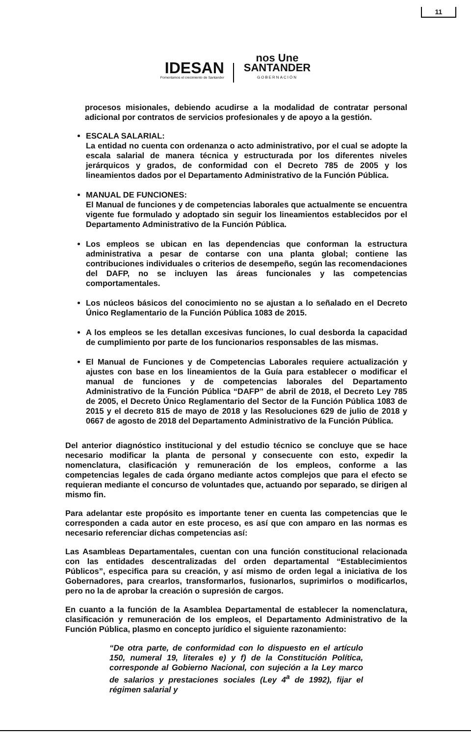11
IDESAN
Fomentamos el crecimiento de Santander
nos Une
SANTANDER
GOBERNACIÓN
procesos misionales, debiendo acudirse a la modalidad de contratar personal adicional por contratos de servicios profesionales y de apoyo a la gestión.
ESCALA SALARIAL:
La entidad no cuenta con ordenanza o acto administrativo, por el cual se adopte la escala salarial de manera técnica y estructurada por los diferentes niveles jerárquicos y grados, de conformidad con el Decreto 785 de 2005 y los lineamientos dados por el Departamento Administrativo de la Función Pública.
MANUAL DE FUNCIONES:
El Manual de funciones y de competencias laborales que actualmente se encuentra vigente fue formulado y adoptado sin seguir los lineamientos establecidos por el Departamento Administrativo de la Función Pública.
Los empleos se ubican en las dependencias que conforman la estructura administrativa a pesar de contarse con una planta global; contiene las contribuciones individuales o criterios de desempeño, según las recomendaciones del DAFP, no se incluyen las áreas funcionales y las competencias comportamentales.
Los núcleos básicos del conocimiento no se ajustan a lo señalado en el Decreto Único Reglamentario de la Función Pública 1083 de 2015.
A los empleos se les detallan excesivas funciones, lo cual desborda la capacidad de cumplimiento por parte de los funcionarios responsables de las mismas.
El Manual de Funciones y de Competencias Laborales requiere actualización y ajustes con base en los lineamientos de la Guía para establecer o modificar el manual de funciones y de competencias laborales del Departamento Administrativo de la Función Pública “DAFP” de abril de 2018, el Decreto Ley 785 de 2005, el Decreto Único Reglamentario del Sector de la Función Pública 1083 de 2015 y el decreto 815 de mayo de 2018 y las Resoluciones 629 de julio de 2018 y 0667 de agosto de 2018 del Departamento Administrativo de la Función Pública.
Del anterior diagnóstico institucional y del estudio técnico se concluye que se hace necesario modificar la planta de personal y consecuente con esto, expedir la nomenclatura, clasificación y remuneración de los empleos, conforme a las competencias legales de cada órgano mediante actos complejos que para el efecto se requieran mediante el concurso de voluntades que, actuando por separado, se dirigen al mismo fin.
Para adelantar este propósito es importante tener en cuenta las competencias que le corresponden a cada autor en este proceso, es así que con amparo en las normas es necesario referenciar dichas competencias así:
Las Asambleas Departamentales, cuentan con una función constitucional relacionada con las entidades descentralizadas del orden departamental “Establecimientos Públicos”, especifica para su creación, y así mismo de orden legal a iniciativa de los Gobernadores, para crearlos, transformarlos, fusionarlos, suprimirlos o modificarlos, pero no la de aprobar la creación o supresión de cargos.
En cuanto a la función de la Asamblea Departamental de establecer la nomenclatura, clasificación y remuneración de los empleos, el Departamento Administrativo de la Función Pública, plasmo en concepto jurídico el siguiente razonamiento:
“De otra parte, de conformidad con lo dispuesto en el artículo 150, numeral 19, literales e) y f) de la Constitución Política, corresponde al Gobierno Nacional, con sujeción a la Ley marco de salarios y prestaciones sociales (Ley 4<sup>a</sup> de 1992), fijar el régimen salarial y